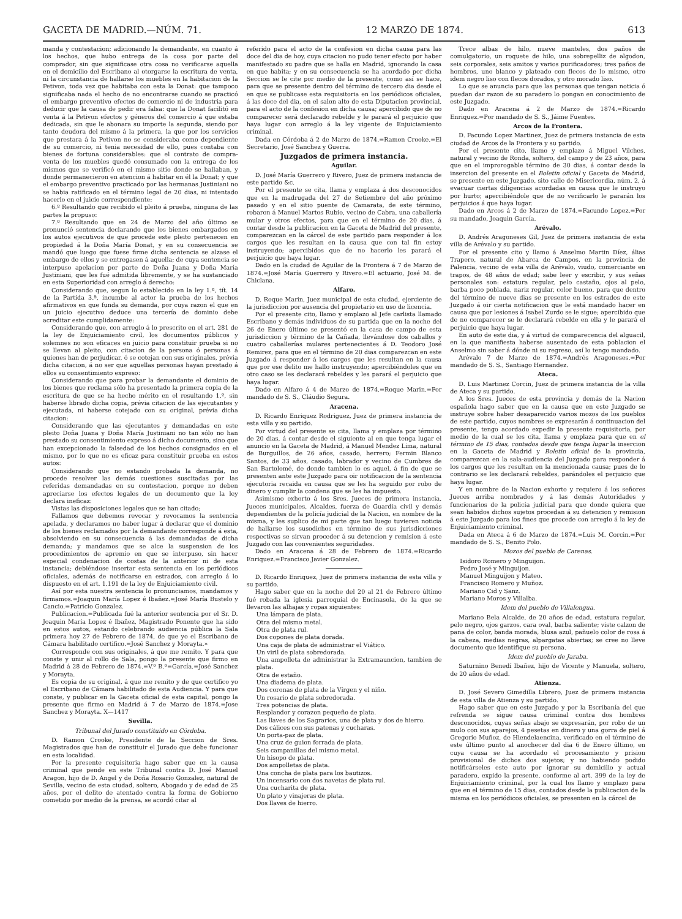GACETA DE MADRID.—NÚM. 71. 12 MARZO DE 1874. 613
manda y contestacion; adicionando la demandante, en cuanto á los hechos, que hubo entrega de la cosa por parte del comprador, sin que significase otra cosa no verificarse aquella en el domicilio del Escribano al otorgarse la escritura de venta, ni la circunstancia de hallarse los muebles en la habitacion de la Petivon, toda vez que habitaba con esta la Donat: que tampoco significaba nada el hecho de no encontrarse cuando se practicó el embargo preventivo efectos de comercio ni de industria para deducir que la causa de pedir era falsa: que la Donat facilitó en venta á la Petivon efectos y géneros del comercio á que estaba dedicada, sin que le abonara su importe la segunda, siendo por tanto deudora del mismo á la primera, la que por los servicios que prestara á la Petivon no se consideraba como dependiente de su comercio, ni tenia necesidad de ello, pues contaba con bienes de fortuna considerables: que el contrato de compra-venta de los muebles quedó consumado con la entrega de los mismos que se verificó en el mismo sitio donde se hallaban, y donde permanecieron en atencion á habitar en él la Donat; y que el embargo preventivo practicado por las hermanas Justiniani no se habia ratificado en el término legal de 20 dias, ni intentado hacerlo en el juicio correspondiente:
6.º Resultando que recibido el pleito á prueba, ninguna de las partes la propuso:
7.º Resultando que en 24 de Marzo del año último se pronunció sentencia declarando que los bienes embargados en los autos ejecutivos de que procede este pleito pertenecen en propiedad á la Doña María Donat, y en su consecuencia se mandó que luego que fuese firme dicha sentencia se alzase el embargo de ellos y se entregasen á aquella; de cuya sentencia se interpuso apelacion por parte de Doña Juana y Doña María Justiniani, que les fué admitida libremente, y se ha sustanciado en esta Superioridad con arreglo á derecho:
Considerando que, segun lo establecido en la ley 1.ª, tít. 14 de la Partida 3.ª, incumbe al actor la prueba de los hechos afirmativos en que funda su demanda, por cuya razon el que en un juicio ejecutivo deduce una tercería de dominio debe acreditar este cumplidamente:
Considerando que, con arreglo á lo prescrito en el art. 281 de la ley de Enjuiciamiento civil, los documentos públicos y solemnes no son eficaces en juicio para constituir prueba si no se llevan al pleito, con citacion de la persona ó personas á quienes han de perjudicar, ó se cotejan con sus originales, prévia dicha citacion, á no ser que aquellas personas hayan prestado á ellos su consentimiento expreso:
Considerando que para probar la demandante el dominio de los bienes que reclama sólo ha presentado la primera copia de la escritura de que se ha hecho mérito en el resultando 1.º, sin haberse librado dicha copia, prévia citacion de las ejecutantes y ejecutada, ni haberse cotejado con su original, prévia dicha citacion:
Considerando que las ejecutantes y demandadas en este pleito Doña Juana y Doña María Justiniani no tan sólo no han prestado su consentimiento expreso á dicho documento, sino que han excepcionado la falsedad de los hechos consignados en el mismo, por lo que no es eficaz para constituir prueba en estos autos:
Considerando que no estando probada la demanda, no procede resolver las demás cuestiones suscitadas por las referidas demandadas en su contestacion, porque no deben apreciarse los efectos legales de un documento que la ley declara ineficaz:
Vistas las disposiciones legales que se han citado;
Fallamos que debemos revocar y revocamos la sentencia apelada, y declaramos no haber lugar á declarar que el dominio de los bienes reclamados por la demandante corresponde á esta, absolviendo en su consecuencia á las demandadas de dicha demanda; y mandamos que se alce la suspension de los procedimientos de apremio en que se interpuso, sin hacer especial condenacion de costas de la anterior ni de esta instancia; debiéndose insertar esta sentencia en los periódicos oficiales, además de notificarse en estrados, con arreglo á lo dispuesto en el art. 1.191 de la ley de Enjuiciamiento civil.
Así por esta nuestra sentencia lo pronunciamos, mandamos y firmamos.=Joaquin María Lopez é Ibañez.=José María Bustelo y Cancio.=Patricio Gonzalez.
Publicacion.=Publicada fué la anterior sentencia por el Sr. D. Joaquin María Lopez é Ibañez, Magistrado Ponente que ha sido en estos autos, estando celebrando audiencia pública la Sala primera hoy 27 de Febrero de 1874, de que yo el Escribano de Cámara habilitado certifico.=José Sanchez y Morayta.»
Corresponde con sus originales, á que me remito. Y para que conste y unir al rollo de Sala, pongo la presente que firmo en Madrid á 28 de Febrero de 1874.=V.º B.º=García.=José Sanchez y Morayta.
Es copia de su original, á que me remito y de que certifico yo el Escribano de Cámara habilitado de esta Audiencia. Y para que conste, y publicar en la Gaceta oficial de esta capital, pongo la presente que firmo en Madrid á 7 de Marzo de 1874.=Jose Sanchez y Morayta. X—1417
Sevilla.
Tribunal del Jurado constituido en Córdoba.
D. Ramon Crooke, Presidente de la Seccion de Sres. Magistrados que han de constituir el Jurado que debe funcionar en esta localidad.
Por la presente requisitoria hago saber que en la causa criminal que pende en este Tribunal contra D. José Manuel Aragon, hijo de D. Angel y de Doña Rosario Gonzalez, natural de Sevilla, vecino de esta ciudad, soltero, Abogado y de edad de 25 años, por el delito de atentado contra la forma de Gobierno cometido por medio de la prensa, se acordó citar al
referido para el acto de la confesion en dicha causa para las doce del dia de hoy, cuya citacion no pudo tener efecto por haber manifestado su padre que se halla en Madrid, ignorando la casa en que habita; y en su consecuencia se ha acordado por dicha Seccion se le cite por medio de la presente, como así se hace, para que se presente dentro del término de tercero dia desde el en que se publicase esta requisitoria en los periódicos oficiales, á las doce del dia, en el salon alto de esta Diputacion provincial, para el acto de la confesion en dicha causa; apercibido que de no comparecer será declarado rebelde y le parará el perjuicio que haya lugar con arreglo á la ley vigente de Enjuiciamiento criminal.
Dada en Córdoba á 2 de Marzo de 1874.=Ramon Crooke.=El Secretario, José Sanchez y Guerra.
Juzgados de primera instancia.
Aguilar.
D. José María Guerrero y Rivero, Juez de primera instancia de este partido &c.
Por el presente se cita, llama y emplaza á dos desconocidos que en la madrugada del 27 de Setiembre del año próximo pasado y en el sitio puente de Camarata, de este término, robaron á Manuel Martos Rubio, vecino de Cabra, una caballería mular y otros efectos, para que en el término de 20 dias, á contar desde la publicacion en la Gaceta de Madrid del presente, comparezcan en la cárcel de este partido para responder á los cargos que les resultan en la causa que con tal fin estoy instruyendo; apercibidos que de no hacerlo les parará el perjuicio que haya lugar.
Dado en la ciudad de Aguilar de la Frontera á 7 de Marzo de 1874.=José María Guerrero y Rivero.=El actuario, José M. de Chiclana.
Alfaro.
D. Roque Marin, Juez municipal de esta ciudad, ejerciente de la jurisdiccion por ausencia del propietario en uso de licencia.
Por el presente cito, llamo y emplazo al Jefe carlista llamado Escribano y demás individuos de su partida que en la noche del 26 de Enero último se presentó en la casa de campo de esta jurisdiccion y término de la Cañada, llevándose dos caballos y cuatro caballerías mulares pertenecientes á D. Teodoro José Remirez, para que en el término de 20 dias comparezcan en este Juzgado á responder á los cargos que les resultan en la causa que por ese delito me hallo instruyendo; apercibiéndoles que en otro caso se les declarará rebeldes y les parará el perjuicio que haya lugar.
Dado en Alfaro á 4 de Marzo de 1874.=Roque Marin.=Por mandado de S. S., Cláudio Segura.
Aracena.
D. Ricardo Enriquez Rodriguez, Juez de primera instancia de esta villa y su partido.
Por virtud del presente se cita, llama y emplaza por término de 20 dias, á contar desde el siguiente al en que tenga lugar el anuncio en la Gaceta de Madrid, á Manuel Mendez Lima, natural de Burguillos, de 26 años, casado, herrero; Fermin Blanco Santos, de 33 años, casado, labrador y vecino de Cumbres de San Bartolomé, de donde tambien lo es aquel, á fin de que se presenten ante este Juzgado para oir notificacion de la sentencia ejecutoria recaida en causa que se les ha seguido por robo de dinero y cumplir la condena que se les ha impuesto.
Asimismo exhorto á los Sres. Jueces de primera instancia, Jueces municipales, Alcaldes, fuerza de Guardia civil y demás dependientes de la policía judicial de la Nacion, en nombre de la misma, y les suplico de mi parte que tan luego tuvieren noticia de hallarse los susodichos en término de sus jurisdicciones respectivas se sirvan proceder á su detencion y remision á este Juzgado con las convenientes seguridades.
Dado en Aracena á 28 de Febrero de 1874.=Ricardo Enriquez.=Francisco Javier Gonzalez.
D. Ricardo Enriquez, Juez de primera instancia de esta villa y su partido.
Hago saber que en la noche del 20 al 21 de Febrero último fué robada la iglesia parroquial de Encinasola, de la que se llevaron las alhajas y ropas siguientes:
Una lámpara de plata.
Otra del mismo metal.
Otra de plata rul.
Dos copones de plata dorada.
Una caja de plata de administrar el Viático.
Un viril de plata sobredorada.
Una ampolleta de administrar la Extramauncion, tambien de plata.
Otra de estaño.
Una diadema de plata.
Dos coronas de plata de la Vírgen y el niño.
Un rosario de plata sobredorada.
Tres potencias de plata.
Resplandor y corazon pequeño de plata.
Las llaves de los Sagrarios, una de plata y dos de hierro.
Dos cálices con sus patenas y cucharas.
Un porta-paz de plata.
Una cruz de guion forrada de plata.
Seis campanillas del mismo metal.
Un hisopo de plata.
Dos ampolletas de plata.
Una concha de plata para los bautizos.
Un incensario con dos navetas de plata rul.
Una cucharita de plata.
Un plato y vinajeras de plata.
Dos llaves de hierro.
Trece albas de hilo, nueve manteles, dos paños de comulgatorio, un roquete de hilo, una sobrepelliz de algodon, seis corporales, seis amitos y varios purificadores; tres paños de hombros, uno blanco y plateado con flecos de lo mismo, otro idem negro liso con flecos dorados, y otro morado liso.
Lo que se anuncia para que las personas que tengan noticia ó puedan dar razon de su paradero lo pongan en conocimiento de este Juzgado.
Dado en Aracena á 2 de Marzo de 1874.=Ricardo Enriquez.=Por mandado de S. S., Jáime Fuentes.
Arcos de la Frontera.
D. Facundo Lopez Martinez, Juez de primera instancia de esta ciudad de Arcos de la Frontera y su partido.
Por el presente cito, llamo y emplazo á Miguel Vilches, natural y vecino de Ronda, soltero, del campo y de 23 años, para que en el improrogable término de 30 dias, á contar desde la insercion del presente en el Boletin oficial y Gaceta de Madrid, se presente en este Juzgado, sito calle de Misericordia, núm. 2, á evacuar ciertas diligencias acordadas en causa que le instruyo por hurto; apercibiéndole que de no verificarlo le pararán los perjuicios á que haya lugar.
Dado en Arcos á 2 de Marzo de 1874.=Facundo Lopez.=Por su mandado, Joaquin García.
Arévalo.
D. Andrés Aragoneses Gil, Juez de primera instancia de esta villa de Arévalo y su partido.
Por el presente cito y llamo á Anselmo Martin Díez, álias Trapero, natural de Abarca de Campos, en la provincia de Palencia, vecino de esta villa de Arévalo, viudo, comerciante en trapos, de 48 años de edad; sabe leer y escribir, y sus señas personales son: estatura regular, pelo castaño, ojos al pelo, barba poco poblada, nariz regular, color bueno, para que dentro del término de nueve dias se presente en los estrados de este Juzgado á oir cierta notificacion que le está mandado hacer en causa que por lesiones á Isabel Zurdo se le sigue; apercibido que de no comparecer se le declarará rebelde en ella y le parará el perjuicio que haya lugar.
En auto de este dia, y á virtud de comparecencia del alguacil, en la que manifiesta haberse ausentado de esta poblacion el Anselmo sin saber á dónde ni su regreso, así lo tengo mandado.
Arévalo 7 de Marzo de 1874.=Andrés Aragoneses.=Por mandado de S. S., Santiago Hernandez.
Ateca.
D. Luis Martinez Corcin, Juez de primera instancia de la villa de Ateca y su partido.
A los Sres. Jueces de esta provincia y demás de la Nacion española hago saber que en la causa que en este Juzgado se instruye sobre haber desaparecido varios mozos de los pueblos de este partido, cuyos nombres se expresarán á continuacion del presente, tengo acordado expedir la presente requisitoria, por medio de la cual se les cita, llama y emplaza para que en el término de 15 dias, contados desde que tenga lugar la insercion en la Gaceta de Madrid y Boletin oficial de la provincia, comparezcan en la sala-audiencia del Juzgado para responder á los cargos que les resultan en la mencionada causa; pues de lo contrario se les declarará rebeldes, parándoles el perjuicio que haya lugar.
Y en nombre de la Nacion exhorto y requiero á los señores Jueces arriba nombrados y á las demás Autoridades y funcionarios de la policía judicial para que donde quiera que sean habidos dichos sujetos procedan á su detencion y remision á este Juzgado para los fines que procede con arreglo á la ley de Enjuiciamiento criminal.
Dada en Ateca á 6 de Marzo de 1874.=Luis M. Corcin.=Por mandado de S. S., Benito Polo.
Mozos del pueblo de Carenas.
Isidoro Romero y Minguijon.
Pedro José y Minguijon.
Manuel Minguijon y Mateo.
Francisco Romero y Muñoz.
Mariano Cid y Sanz.
Mariano Moros y Villalba.
Idem del pueblo de Villalengua.
Mariano Bela Alcalde, de 20 años de edad, estatura regular, pelo negro, ojos garzos, cara oval, barba saliente; viste calzon de pana de color, banda morada, blusa azul, pañuelo color de rosa á la cabeza, medias negras, alpargatas abiertas; se cree no lleve documento que identifique su persona.
Idem del pueblo de Jaraba.
Saturnino Benedí Ibañez, hijo de Vicente y Manuela, soltero, de 20 años de edad.
Atienza.
D. José Severo Gimedilla Librero, Juez de primera instancia de esta villa de Atienza y su partido.
Hago saber que en este Juzgado y por la Escribanía del que refrenda se sigue causa criminal contra dos hombres desconocidos, cuyas señas abajo se expresarán, por robo de un mulo con sus aparejos, 4 pesetas en dinero y una gorra de piel á Gregorio Muñoz, de Hiendelaencina, verificado en el término de este último punto al anochecer del dia 6 de Enero último, en cuya causa se ha acordado el procesamiento y prision provisional de dichos dos sujetos; y no habiendo podido notificárseles este auto por ignorar su domicilio y actual paradero, expido la presente, conforme al art. 399 de la ley de Enjuiciamiento criminal, por la cual los llamo y emplazo para que en el término de 15 dias, contados desde la publicacion de la misma en los periódicos oficiales, se presenten en la cárcel de